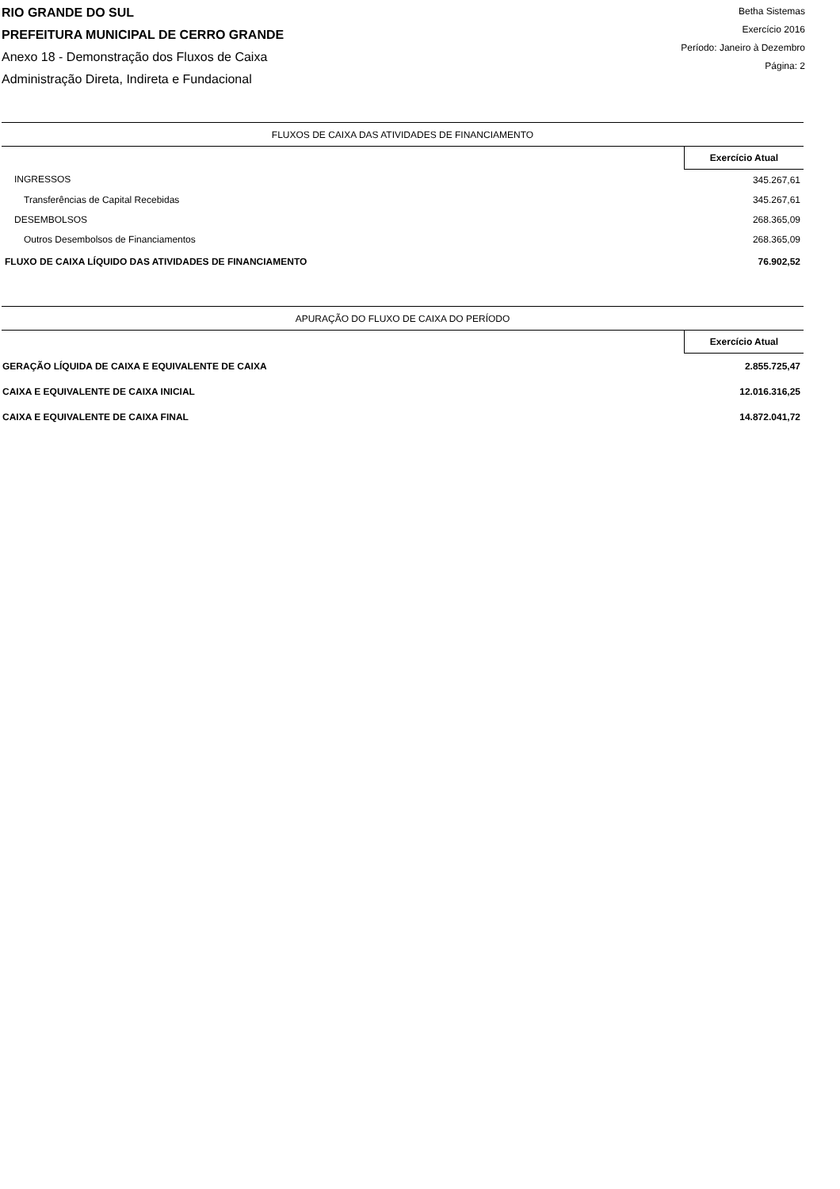RIO GRANDE DO SUL
PREFEITURA MUNICIPAL DE CERRO GRANDE
Anexo 18 - Demonstração dos Fluxos de Caixa
Administração Direta, Indireta e Fundacional
Betha Sistemas
Exercício 2016
Período: Janeiro à Dezembro
Página: 2
| FLUXOS DE CAIXA DAS ATIVIDADES DE FINANCIAMENTO | |
| --- | --- |
| | Exercício Atual |
| INGRESSOS | 345.267,61 |
| Transferências de Capital Recebidas | 345.267,61 |
| DESEMBOLSOS | 268.365,09 |
| Outros Desembolsos de Financiamentos | 268.365,09 |
| FLUXO DE CAIXA LÍQUIDO DAS ATIVIDADES DE FINANCIAMENTO | 76.902,52 |
| APURAÇÃO DO FLUXO DE CAIXA DO PERÍODO | |
| --- | --- |
| | Exercício Atual |
| GERAÇÃO LÍQUIDA DE CAIXA E EQUIVALENTE DE CAIXA | 2.855.725,47 |
| CAIXA E EQUIVALENTE DE CAIXA INICIAL | 12.016.316,25 |
| CAIXA E EQUIVALENTE DE CAIXA FINAL | 14.872.041,72 |